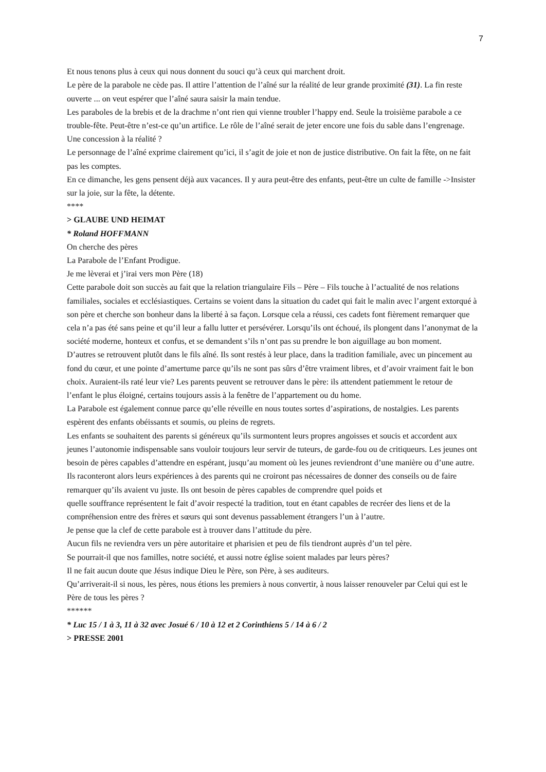7
Et nous tenons plus à ceux qui nous donnent du souci qu’à ceux qui marchent droit.
Le père de la parabole ne cède pas. Il attire l’attention de l’aîné sur la réalité de leur grande proximité (31). La fin reste ouverte ... on veut espérer que l’aîné saura saisir la main tendue.
Les paraboles de la brebis et de la drachme n’ont rien qui vienne troubler l’happy end. Seule la troisième parabole a ce trouble-fête. Peut-être n’est-ce qu’un artifice. Le rôle de l’aîné serait de jeter encore une fois du sable dans l’engrenage. Une concession à la réalité ?
Le personnage de l’aîné exprime clairement qu’ici, il s’agit de joie et non de justice distributive. On fait la fête, on ne fait pas les comptes.
En ce dimanche, les gens pensent déjà aux vacances. Il y aura peut-être des enfants, peut-être un culte de famille ->Insister sur la joie, sur la fête, la détente.
****
> GLAUBE UND HEIMAT
* Roland HOFFMANN
On cherche des pères
La Parabole de l’Enfant Prodigue.
Je me lèverai et j’irai vers mon Père (18)
Cette parabole doit son succès au fait que la relation triangulaire Fils – Père – Fils touche à l’actualité de nos relations familiales, sociales et ecclésiastiques. Certains se voient dans la situation du cadet qui fait le malin avec l’argent extorqué à son père et cherche son bonheur dans la liberté à sa façon. Lorsque cela a réussi, ces cadets font fièrement remarquer que cela n’a pas été sans peine et qu’il leur a fallu lutter et persévérer. Lorsqu’ils ont échoué, ils plongent dans l’anonymat de la société moderne, honteux et confus, et se demandent s’ils n’ont pas su prendre le bon aiguillage au bon moment.
D’autres se retrouvent plutôt dans le fils aîné. Ils sont restés à leur place, dans la tradition familiale, avec un pincement au fond du cœur, et une pointe d’amertume parce qu’ils ne sont pas sûrs d’être vraiment libres, et d’avoir vraiment fait le bon choix. Auraient-ils raté leur vie? Les parents peuvent se retrouver dans le père: ils attendent patiemment le retour de l’enfant le plus éloigné, certains toujours assis à la fenêtre de l’appartement ou du home.
La Parabole est également connue parce qu’elle réveille en nous toutes sortes d’aspirations, de nostalgies. Les parents espèrent des enfants obéissants et soumis, ou pleins de regrets.
Les enfants se souhaitent des parents si généreux qu’ils surmontent leurs propres angoisses et soucis et accordent aux jeunes l’autonomie indispensable sans vouloir toujours leur servir de tuteurs, de garde-fou ou de critiqueurs. Les jeunes ont besoin de pères capables d’attendre en espérant, jusqu’au moment où les jeunes reviendront d’une manière ou d’une autre. Ils raconteront alors leurs expériences à des parents qui ne croiront pas nécessaires de donner des conseils ou de faire remarquer qu’ils avaient vu juste. Ils ont besoin de pères capables de comprendre quel poids et
quelle souffrance représentent le fait d’avoir respecté la tradition, tout en étant capables de recréer des liens et de la compréhension entre des frères et sœurs qui sont devenus passablement étrangers l’un à l’autre.
Je pense que la clef de cette parabole est à trouver dans l’attitude du père.
Aucun fils ne reviendra vers un père autoritaire et pharisien et peu de fils tiendront auprès d’un tel père.
Se pourrait-il que nos familles, notre société, et aussi notre église soient malades par leurs pères?
Il ne fait aucun doute que Jésus indique Dieu le Père, son Père, à ses auditeurs.
Qu’arriverait-il si nous, les pères, nous étions les premiers à nous convertir, à nous laisser renouveler par Celui qui est le Père de tous les pères ?
******
* Luc 15 / 1 à 3, 11 à 32 avec Josué 6 / 10 à 12 et 2 Corinthiens 5 / 14 à 6 / 2
> PRESSE 2001